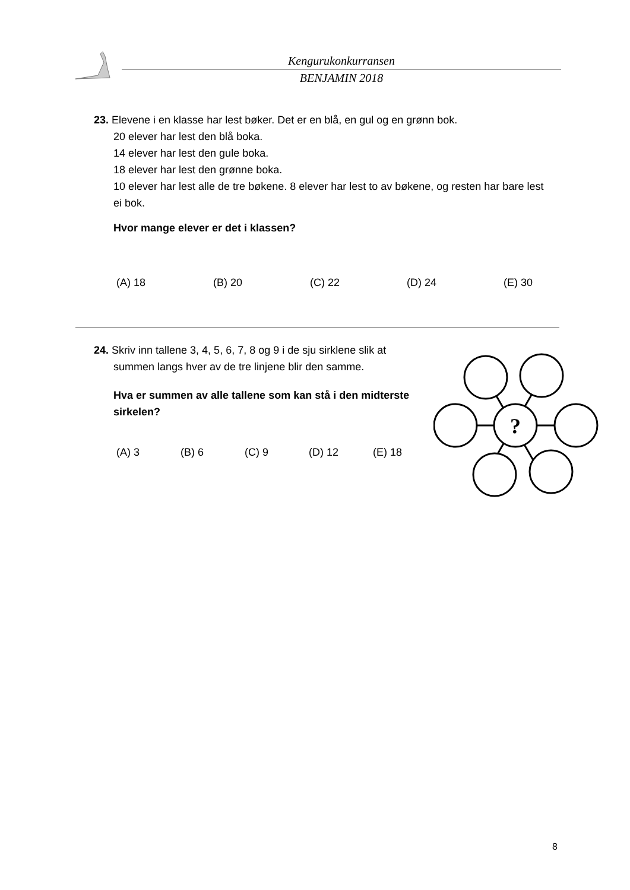Kengurukonkurransen
BENJAMIN 2018
23. Elevene i en klasse har lest bøker. Det er en blå, en gul og en grønn bok.
20 elever har lest den blå boka.
14 elever har lest den gule boka.
18 elever har lest den grønne boka.
10 elever har lest alle de tre bøkene. 8 elever har lest to av bøkene, og resten har bare lest ei bok.
Hvor mange elever er det i klassen?
(A) 18 (B) 20 (C) 22 (D) 24 (E) 30
24. Skriv inn tallene 3, 4, 5, 6, 7, 8 og 9 i de sju sirklene slik at
summen langs hver av de tre linjene blir den samme.
Hva er summen av alle tallene som kan stå i den midterste sirkelen?
(A) 3 (B) 6 (C) 9 (D) 12 (E) 18
?
8